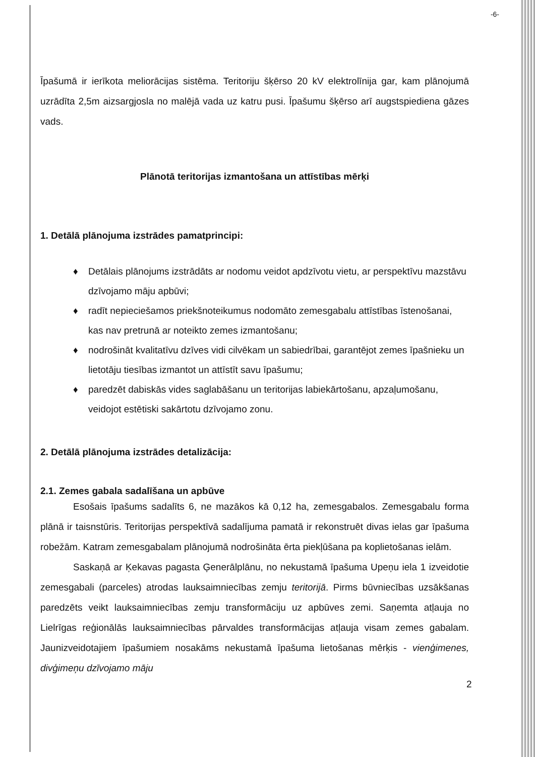-6-
Īpašumā ir ierīkota meliorācijas sistēma. Teritoriju šķērso 20 kV elektrolīnija gar, kam plānojumā uzrādīta 2,5m aizsargjosla no malējā vada uz katru pusi. Īpašumu šķērso arī augstspiediena gāzes vads.
Plānotā teritorijas izmantošana un attīstības mērķi
1. Detālā plānojuma izstrādes pamatprincipi:
♦ Detālais plānojums izstrādāts ar nodomu veidot apdzīvotu vietu, ar perspektīvu mazstāvu dzīvojamo māju apbūvi;
♦ radīt nepieciešamos priekšnoteikumus nodomāto zemesgabalu attīstības īstenošanai, kas nav pretrunā ar noteikto zemes izmantošanu;
♦ nodrošināt kvalitatīvu dzīves vidi cilvēkam un sabiedrībai, garantējot zemes īpašnieku un lietotāju tiesības izmantot un attīstīt savu īpašumu;
♦ paredzēt dabiskās vides saglabāšanu un teritorijas labiekārtošanu, apzaļumošanu, veidojot estētiski sakārtotu dzīvojamo zonu.
2. Detālā plānojuma izstrādes detalizācija:
2.1. Zemes gabala sadalīšana un apbūve
Esošais īpašums sadalīts 6, ne mazākos kā 0,12 ha, zemesgabalos. Zemesgabalu forma plānā ir taisnstūris. Teritorijas perspektīvā sadalījuma pamatā ir rekonstruēt divas ielas gar īpašuma robežām. Katram zemesgabalam plānojumā nodrošināta ērta piekļūšana pa koplietošanas ielām.
Saskaņā ar Ķekavas pagasta Ģenerālplānu, no nekustamā īpašuma Upeņu iela 1 izveidotie zemesgabali (parceles) atrodas lauksaimniecības zemju teritorijā. Pirms būvniecības uzsākšanas paredzēts veikt lauksaimniecības zemju transformāciju uz apbūves zemi. Saņemta atļauja no Lielrīgas reģionālās lauksaimniecības pārvaldes transformācijas atļauja visam zemes gabalam. Jaunizveidotajiem īpašumiem nosakāms nekustamā īpašuma lietošanas mērķis - vienģimenes, divģimeņu dzīvojamo māju
2